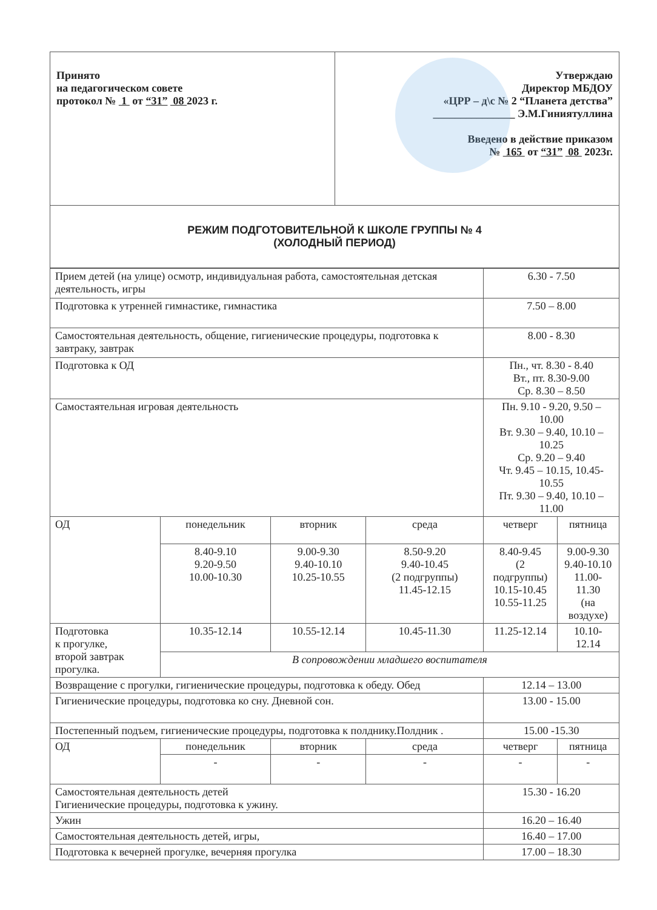| Принято на педагогическом совете протокол № 1 от “31” 08 2023 г. | Утверждаю Директор МБДОУ «ЦРР – д\с № 2 “Планета детства” _______________ Э.М.Гиниятуллина Введено в действие приказом № 165 от “31” 08 2023г. |
| РЕЖИМ ПОДГОТОВИТЕЛЬНОЙ К ШКОЛЕ ГРУППЫ № 4 (ХОЛОДНЫЙ ПЕРИОД) | |
| Прием детей (на улице) осмотр, индивидуальная работа, самостоятельная детская деятельность, игры | | | | 6.30 - 7.50 | |
| Подготовка к утренней гимнастике, гимнастика | | | | 7.50 – 8.00 | |
| Самостоятельная деятельность, общение, гигиенические процедуры, подготовка к завтраку, завтрак | | | | 8.00 - 8.30 | |
| Подготовка к ОД | | | | Пн., чт. 8.30 - 8.40 Вт., пт. 8.30-9.00 Ср. 8.30 – 8.50 | |
| Самостаятельная игровая деятельность | | | | Пн. 9.10 - 9.20, 9.50 – 10.00 Вт. 9.30 – 9.40, 10.10 – 10.25 Ср. 9.20 – 9.40 Чт. 9.45 – 10.15, 10.45-10.55 Пт. 9.30 – 9.40, 10.10 – 11.00 | |
| ОД | понедельник | вторник | среда | четверг | пятница |
| | 8.40-9.10 9.20-9.50 10.00-10.30 | 9.00-9.30 9.40-10.10 10.25-10.55 | 8.50-9.20 9.40-10.45 (2 подгруппы) 11.45-12.15 | 8.40-9.45 (2 подгруппы) 10.15-10.45 10.55-11.25 | 9.00-9.30 9.40-10.10 11.00-11.30 (на воздухе) |
| Подготовка к прогулке, второй завтрак прогулка. | 10.35-12.14 | 10.55-12.14 | 10.45-11.30 | 11.25-12.14 | 10.10-12.14 |
| | В сопровождении младшего воспитателя | | | | |
| Возвращение с прогулки, гигиенические процедуры, подготовка к обеду. Обед | | | | 12.14 – 13.00 | |
| Гигиенические процедуры, подготовка ко сну. Дневной сон. | | | | 13.00 - 15.00 | |
| Постепенный подъем, гигиенические процедуры, подготовка к полднику.Полдник . | | | | 15.00 -15.30 | |
| ОД | понедельник | вторник | среда | четверг | пятница |
| | - | - | - | - | - |
| Самостоятельная деятельность детей Гигиенические процедуры, подготовка к ужину. | | | | 15.30 - 16.20 | |
| Ужин | | | | 16.20 – 16.40 | |
| Самостоятельная деятельность детей, игры, | | | | 16.40 – 17.00 | |
| Подготовка к вечерней прогулке, вечерняя прогулка | | | | 17.00 – 18.30 | |